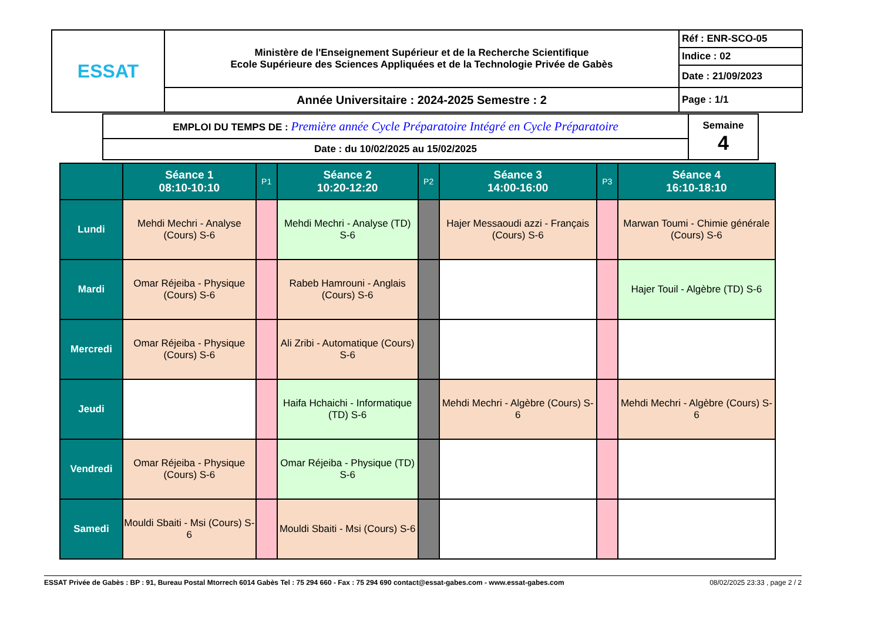| ESSAT | Ministère de l'Enseignement Supérieur et de la Recherche Scientifique Ecole Supérieure des Sciences Appliquées et de la Technologie Privée de Gabès | Réf : ENR-SCO-05 Indice : 02 Date : 21/09/2023 |
| | Année Universitaire : 2024-2025 Semestre : 2 | Page : 1/1 |
| EMPLOI DU TEMPS DE : Première année Cycle Préparatoire Intégré en Cycle Préparatoire | Semaine 4 |
| Date : du 10/02/2025 au 15/02/2025 | |
| | Séance 1 08:10-10:10 | P1 | Séance 2 10:20-12:20 | P2 | Séance 3 14:00-16:00 | P3 | Séance 4 16:10-18:10 |
| --- | --- | --- | --- | --- | --- | --- | --- |
| Lundi | Mehdi Mechri - Analyse (Cours) S-6 | | Mehdi Mechri - Analyse (TD) S-6 | | Hajer Messaoudi azzi - Français (Cours) S-6 | | Marwan Toumi - Chimie générale (Cours) S-6 |
| Mardi | Omar Réjeiba - Physique (Cours) S-6 | | Rabeb Hamrouni - Anglais (Cours) S-6 | | | | Hajer Touil - Algèbre (TD) S-6 |
| Mercredi | Omar Réjeiba - Physique (Cours) S-6 | | Ali Zribi - Automatique (Cours) S-6 | | | | |
| Jeudi | | | Haifa Hchaichi - Informatique (TD) S-6 | | Mehdi Mechri - Algèbre (Cours) S-6 | | Mehdi Mechri - Algèbre (Cours) S-6 |
| Vendredi | Omar Réjeiba - Physique (Cours) S-6 | | Omar Réjeiba - Physique (TD) S-6 | | | | |
| Samedi | Mouldi Sbaiti - Msi (Cours) S-6 | | Mouldi Sbaiti - Msi (Cours) S-6 | | | | |
ESSAT Privée de Gabès : BP : 91, Bureau Postal Mtorrech 6014 Gabès Tel : 75 294 660 - Fax : 75 294 690 contact@essat-gabes.com - www.essat-gabes.com 08/02/2025 23:33 , page 2 / 2